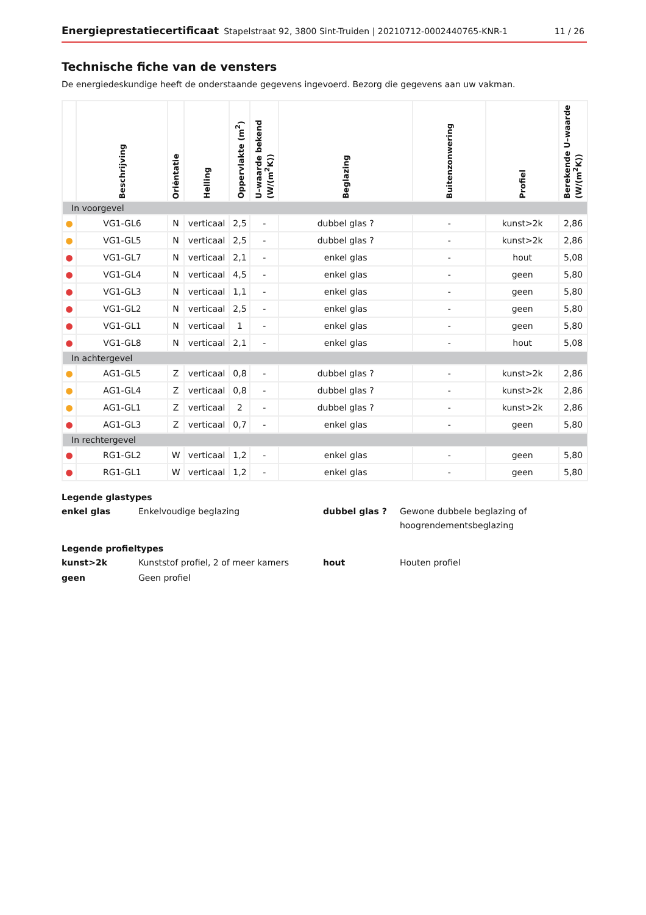Energieprestatiecertificaat Stapelstraat 92, 3800 Sint-Truiden | 20210712-0002440765-KNR-1 11 / 26
Technische fiche van de vensters
De energiedeskundige heeft de onderstaande gegevens ingevoerd. Bezorg die gegevens aan uw vakman.
| | Beschrijving | Oriëntatie | Helling | Oppervlakte (m<sup>2</sup>) | U–waarde bekend (W/(m<sup>2</sup>K)) | Beglazing | Buitenzonwering | Profiel | Berekende U–waarde (W/(m<sup>2</sup>K)) |
| --- | --- | --- | --- | --- | --- | --- | --- | --- | --- |
| In voorgevel | | | | | | | | | |
| ● | VG1-GL6 | N | verticaal | 2,5 | - | dubbel glas ? | - | kunst>2k | 2,86 |
| ● | VG1-GL5 | N | verticaal | 2,5 | - | dubbel glas ? | - | kunst>2k | 2,86 |
| ● | VG1-GL7 | N | verticaal | 2,1 | - | enkel glas | - | hout | 5,08 |
| ● | VG1-GL4 | N | verticaal | 4,5 | - | enkel glas | - | geen | 5,80 |
| ● | VG1-GL3 | N | verticaal | 1,1 | - | enkel glas | - | geen | 5,80 |
| ● | VG1-GL2 | N | verticaal | 2,5 | - | enkel glas | - | geen | 5,80 |
| ● | VG1-GL1 | N | verticaal | 1 | - | enkel glas | - | geen | 5,80 |
| ● | VG1-GL8 | N | verticaal | 2,1 | - | enkel glas | - | hout | 5,08 |
| In achtergevel | | | | | | | | | |
| ● | AG1-GL5 | Z | verticaal | 0,8 | - | dubbel glas ? | - | kunst>2k | 2,86 |
| ● | AG1-GL4 | Z | verticaal | 0,8 | - | dubbel glas ? | - | kunst>2k | 2,86 |
| ● | AG1-GL1 | Z | verticaal | 2 | - | dubbel glas ? | - | kunst>2k | 2,86 |
| ● | AG1-GL3 | Z | verticaal | 0,7 | - | enkel glas | - | geen | 5,80 |
| In rechtergevel | | | | | | | | | |
| ● | RG1-GL2 | W | verticaal | 1,2 | - | enkel glas | - | geen | 5,80 |
| ● | RG1-GL1 | W | verticaal | 1,2 | - | enkel glas | - | geen | 5,80 |
Legende glastypes
enkel glas Enkelvoudige beglazing dubbel glas ? Gewone dubbele beglazing of hoogrendementsbeglazing
Legende profieltypes
kunst>2k Kunststof profiel, 2 of meer kamers hout Houten profiel
geen Geen profiel